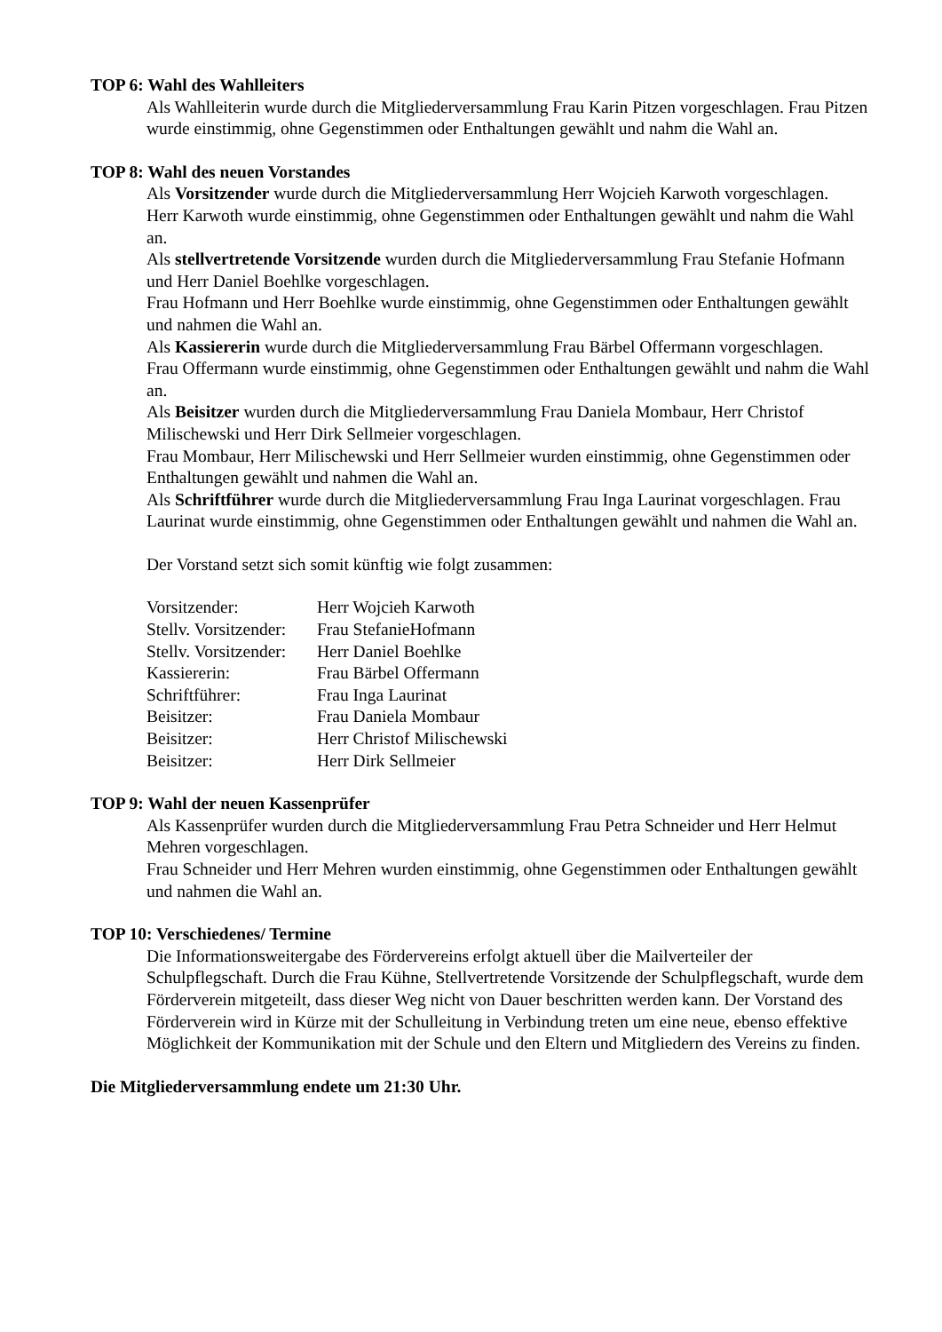TOP 6: Wahl des Wahlleiters
Als Wahlleiterin wurde durch die Mitgliederversammlung Frau Karin Pitzen vorgeschlagen. Frau Pitzen wurde einstimmig, ohne Gegenstimmen oder Enthaltungen gewählt und nahm die Wahl an.
TOP 8: Wahl des neuen Vorstandes
Als Vorsitzender wurde durch die Mitgliederversammlung Herr Wojcieh Karwoth vorgeschlagen.
Herr Karwoth wurde einstimmig, ohne Gegenstimmen oder Enthaltungen gewählt und nahm die Wahl an.
Als stellvertretende Vorsitzende wurden durch die Mitgliederversammlung Frau Stefanie Hofmann und Herr Daniel Boehlke vorgeschlagen.
Frau Hofmann und Herr Boehlke wurde einstimmig, ohne Gegenstimmen oder Enthaltungen gewählt und nahmen die Wahl an.
Als Kassiererin wurde durch die Mitgliederversammlung Frau Bärbel Offermann vorgeschlagen.
Frau Offermann wurde einstimmig, ohne Gegenstimmen oder Enthaltungen gewählt und nahm die Wahl an.
Als Beisitzer wurden durch die Mitgliederversammlung Frau Daniela Mombaur, Herr Christof Milischewski und Herr Dirk Sellmeier vorgeschlagen.
Frau Mombaur, Herr Milischewski und Herr Sellmeier wurden einstimmig, ohne Gegenstimmen oder Enthaltungen gewählt und nahmen die Wahl an.
Als Schriftführer wurde durch die Mitgliederversammlung Frau Inga Laurinat vorgeschlagen. Frau Laurinat wurde einstimmig, ohne Gegenstimmen oder Enthaltungen gewählt und nahmen die Wahl an.
Der Vorstand setzt sich somit künftig wie folgt zusammen:
| Vorsitzender: | Herr Wojcieh Karwoth |
| Stellv. Vorsitzender: | Frau StefanieHofmann |
| Stellv. Vorsitzender: | Herr Daniel Boehlke |
| Kassiererin: | Frau Bärbel Offermann |
| Schriftführer: | Frau Inga Laurinat |
| Beisitzer: | Frau Daniela Mombaur |
| Beisitzer: | Herr Christof Milischewski |
| Beisitzer: | Herr Dirk Sellmeier |
TOP 9: Wahl der neuen Kassenprüfer
Als Kassenprüfer wurden durch die Mitgliederversammlung Frau Petra Schneider und Herr Helmut Mehren vorgeschlagen.
Frau Schneider und Herr Mehren wurden einstimmig, ohne Gegenstimmen oder Enthaltungen gewählt und nahmen die Wahl an.
TOP 10: Verschiedenes/ Termine
Die Informationsweitergabe des Fördervereins erfolgt aktuell über die Mailverteiler der Schulpflegschaft. Durch die Frau Kühne, Stellvertretende Vorsitzende der Schulpflegschaft, wurde dem Förderverein mitgeteilt, dass dieser Weg nicht von Dauer beschritten werden kann. Der Vorstand des Förderverein wird in Kürze mit der Schulleitung in Verbindung treten um eine neue, ebenso effektive Möglichkeit der Kommunikation mit der Schule und den Eltern und Mitgliedern des Vereins zu finden.
Die Mitgliederversammlung endete um 21:30 Uhr.